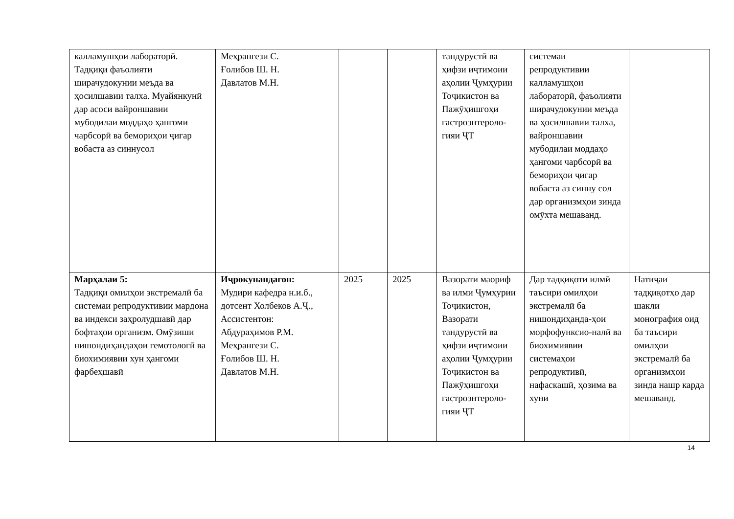| калламушҳои лабораторӣ. Тадқиқи фаъолияти ширачудокунии меъда ва ҳосилшавии талха. Муайянкунӣ дар асоси вайроншавии мубодилаи моддаҳо ҳангоми чарбсорӣ ва бемориҳои ҷигар вобаста аз синнусол | Меҳрангези С. Ғолибов Ш. Н. Давлатов М.Н. | | | тандурустӣ ва ҳифзи иҷтимоии аҳолии Ҷумҳурии Тоҷикистон ва Пажӯҳишгоҳи гастроэнтероло-гияи ҶТ | системаи репродуктивии калламушҳои лабораторӣ, фаъолияти ширачудокунии меъда ва ҳосилшавии талха, вайроншавии мубодилаи моддаҳо ҳангоми чарбсорӣ ва бемориҳои ҷигар вобаста аз синну сол дар организмҳои зинда омӯхта мешаванд. | |
| Марҳалаи 5: Тадқиқи омилҳои экстремалӣ ба системаи репродуктивии мардона ва индекси заҳролудшавӣ дар бофтаҳои организм. Омӯзиши нишондиҳандаҳои гемотологӣ ва биохимиявии хун ҳангоми фарбеҳшавӣ | Иҷрокунандагон: Мудири кафедра н.и.б., дотсент Холбеков А.Ҷ., Ассистентон: Абдураҳимов Р.М. Меҳрангези С. Ғолибов Ш. Н. Давлатов М.Н. | 2025 | 2025 | Вазорати маориф ва илми Ҷумҳурии Тоҷикистон, Вазорати тандурустӣ ва ҳифзи иҷтимоии аҳолии Ҷумҳурии Тоҷикистон ва Пажӯҳишгоҳи гастроэнтероло-гияи ҶТ | Дар тадқиқоти илмӣ таъсири омилҳои экстремалӣ ба нишондиҳанда-ҳои морфофунксио-налӣ ва биохимиявии системаҳои репродуктивӣ, нафаскашӣ, ҳозима ва хуни | Натиҷаи тадқиқотҳо дар шакли монография оид ба таъсири омилҳои экстремалӣ ба организмҳои зинда нашр карда мешаванд. |
14